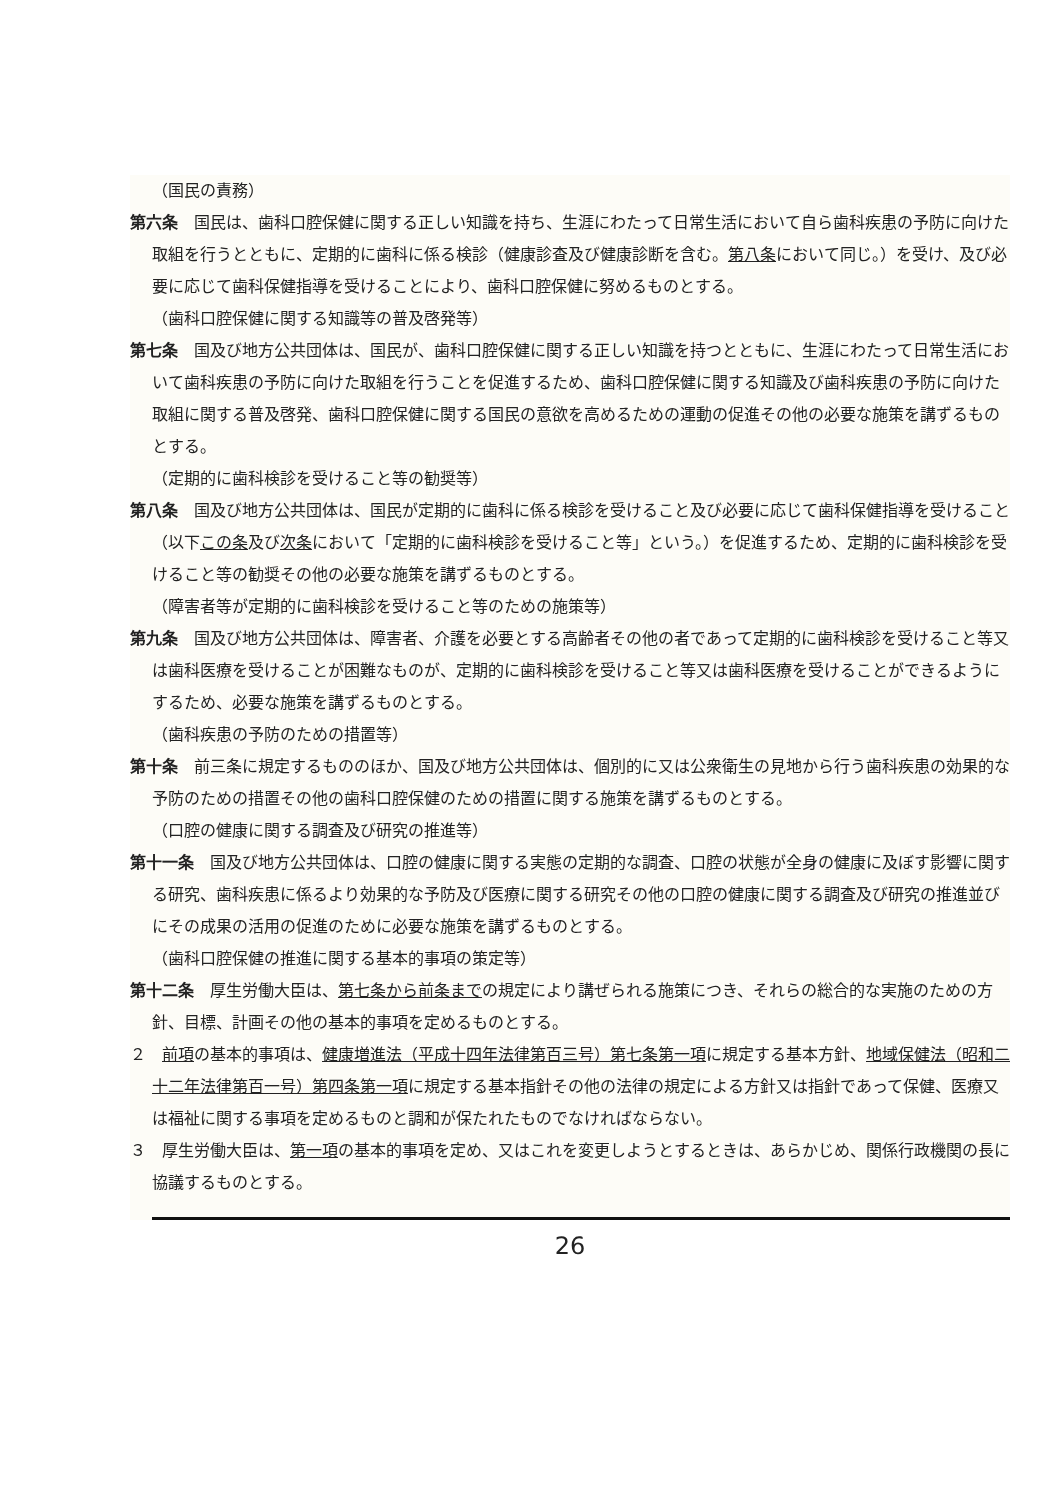（国民の責務）
第六条　国民は、歯科口腔保健に関する正しい知識を持ち、生涯にわたって日常生活において自ら歯科疾患の予防に向けた取組を行うとともに、定期的に歯科に係る検診（健康診査及び健康診断を含む。第八条において同じ。）を受け、及び必要に応じて歯科保健指導を受けることにより、歯科口腔保健に努めるものとする。
（歯科口腔保健に関する知識等の普及啓発等）
第七条　国及び地方公共団体は、国民が、歯科口腔保健に関する正しい知識を持つとともに、生涯にわたって日常生活において歯科疾患の予防に向けた取組を行うことを促進するため、歯科口腔保健に関する知識及び歯科疾患の予防に向けた取組に関する普及啓発、歯科口腔保健に関する国民の意欲を高めるための運動の促進その他の必要な施策を講ずるものとする。
（定期的に歯科検診を受けること等の勧奨等）
第八条　国及び地方公共団体は、国民が定期的に歯科に係る検診を受けること及び必要に応じて歯科保健指導を受けること（以下この条及び次条において「定期的に歯科検診を受けること等」という。）を促進するため、定期的に歯科検診を受けること等の勧奨その他の必要な施策を講ずるものとする。
（障害者等が定期的に歯科検診を受けること等のための施策等）
第九条　国及び地方公共団体は、障害者、介護を必要とする高齢者その他の者であって定期的に歯科検診を受けること等又は歯科医療を受けることが困難なものが、定期的に歯科検診を受けること等又は歯科医療を受けることができるようにするため、必要な施策を講ずるものとする。
（歯科疾患の予防のための措置等）
第十条　前三条に規定するもののほか、国及び地方公共団体は、個別的に又は公衆衛生の見地から行う歯科疾患の効果的な予防のための措置その他の歯科口腔保健のための措置に関する施策を講ずるものとする。
（口腔の健康に関する調査及び研究の推進等）
第十一条　国及び地方公共団体は、口腔の健康に関する実態の定期的な調査、口腔の状態が全身の健康に及ぼす影響に関する研究、歯科疾患に係るより効果的な予防及び医療に関する研究その他の口腔の健康に関する調査及び研究の推進並びにその成果の活用の促進のために必要な施策を講ずるものとする。
（歯科口腔保健の推進に関する基本的事項の策定等）
第十二条　厚生労働大臣は、第七条から前条までの規定により講ぜられる施策につき、それらの総合的な実施のための方針、目標、計画その他の基本的事項を定めるものとする。
２　前項の基本的事項は、健康増進法（平成十四年法律第百三号）第七条第一項に規定する基本方針、地域保健法（昭和二十二年法律第百一号）第四条第一項に規定する基本指針その他の法律の規定による方針又は指針であって保健、医療又は福祉に関する事項を定めるものと調和が保たれたものでなければならない。
３　厚生労働大臣は、第一項の基本的事項を定め、又はこれを変更しようとするときは、あらかじめ、関係行政機関の長に協議するものとする。
26